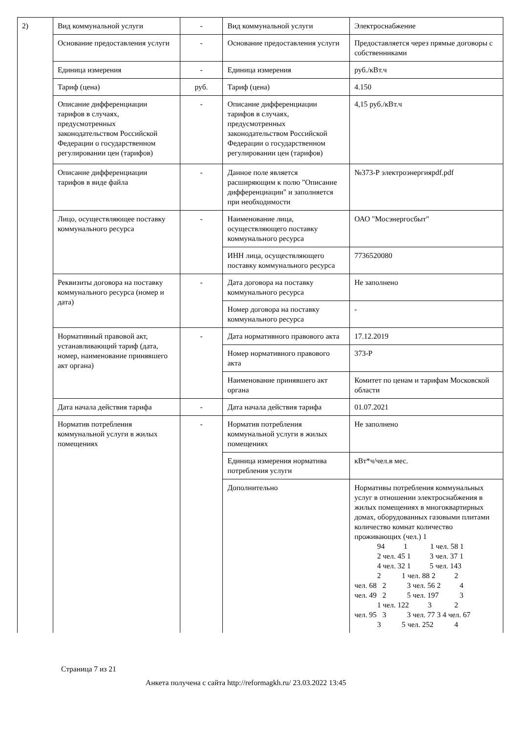| 2) | Вид коммунальной услуги | - | Вид коммунальной услуги | Электроснабжение |
| | Основание предоставления услуги | - | Основание предоставления услуги | Предоставляется через прямые договоры с собственниками |
| | Единица измерения | - | Единица измерения | руб./кВт.ч |
| | Тариф (цена) | руб. | Тариф (цена) | 4.150 |
| | Описание дифференциации тарифов в случаях, предусмотренных законодательством Российской Федерации о государственном регулировании цен (тарифов) | - | Описание дифференциации тарифов в случаях, предусмотренных законодательством Российской Федерации о государственном регулировании цен (тарифов) | 4,15 руб./кВт.ч |
| | Описание дифференциации тарифов в виде файла | - | Данное поле является расширяющим к полю "Описание дифференциации" и заполняется при необходимости | №373-Р электроэнергияpdf.pdf |
| | Лицо, осуществляющее поставку коммунального ресурса | - | Наименование лица, осуществляющего поставку коммунального ресурса | ОАО "Мосэнергосбыт" |
| | | | ИНН лица, осуществляющего поставку коммунального ресурса | 7736520080 |
| | Реквизиты договора на поставку коммунального ресурса (номер и дата) | - | Дата договора на поставку коммунального ресурса | Не заполнено |
| | | | Номер договора на поставку коммунального ресурса | - |
| | Нормативный правовой акт, устанавливающий тариф (дата, номер, наименование принявшего акт органа) | - | Дата нормативного правового акта | 17.12.2019 |
| | | | Номер нормативного правового акта | 373-Р |
| | | | Наименование принявшего акт органа | Комитет по ценам и тарифам Московской области |
| | Дата начала действия тарифа | - | Дата начала действия тарифа | 01.07.2021 |
| | Норматив потребления коммунальной услуги в жилых помещениях | - | Норматив потребления коммунальной услуги в жилых помещениях | Не заполнено |
| | | | Единица измерения норматива потребления услуги | кВт*ч/чел.в мес. |
| | | | Дополнительно | Нормативы потребления коммунальных услуг в отношении электроснабжения в жилых помещениях в многоквартирных домах, оборудованных газовыми плитами количество комнат количество проживающих (чел.) 1 94 1 1 чел. 58 1 2 чел. 45 1 3 чел. 37 1 4 чел. 32 1 5 чел. 143 2 1 чел. 88 2 2 чел. 68 2 3 чел. 56 2 4 чел. 49 2 5 чел. 197 3 1 чел. 122 3 2 чел. 95 3 3 чел. 77 3 4 чел. 67 3 5 чел. 252 4 |
Страница 7 из 21
Анкета получена с сайта http://reformagkh.ru/ 23.03.2022 13:45